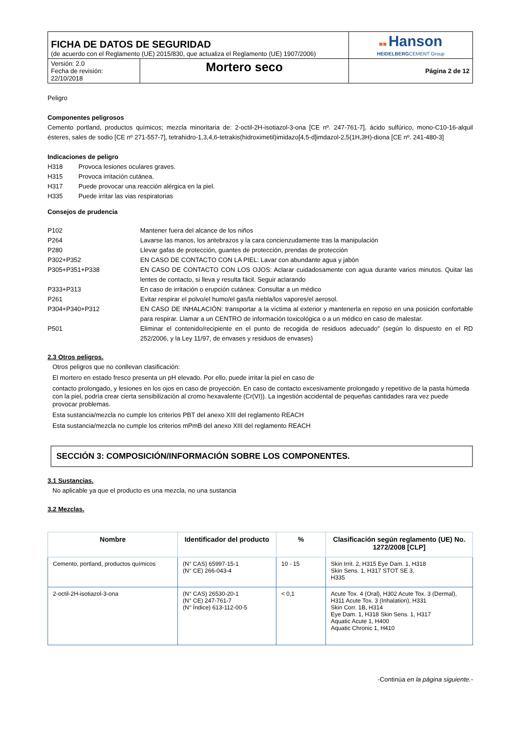| FICHA DE DATOS DE SEGURIDAD (de acuerdo con el Reglamento (UE) 2015/830, que actualiza el Reglamento (UE) 1907/2006) | | ■■ Hanson HEIDELBERG CEMENT Group |
| Versión: 2.0 Fecha de revisión: 22/10/2018 | Mortero seco | Página 2 de 12 |
Peligro
Componentes peligrosos
Cemento portland, productos químicos; mezcla minoritaria de: 2-octil-2H-isotiazol-3-ona [CE nº. 247-761-7], ácido sulfúrico, mono-C10-16-alquil ésteres, sales de sodio [CE nº 271-557-7], tetrahidro-1,3,4,6-tetrakis(hidroximetil)imidazo[4,5-d]imdazol-2,5(1H,3H)-diona [CE nº. 241-480-3]
Indicaciones de peligro
| H318 | Provoca lesiones oculares graves. |
| H315 | Provoca irritación cutánea. |
| H317 | Puede provocar una reacción alérgica en la piel. |
| H335 | Puede irritar las vias respiratorias |
Consejos de prudencia
| P102 | Mantener fuera del alcance de los niños |
| P264 | Lavarse las manos, los antebrazos y la cara concienzudamente tras la manipulación |
| P280 | Llevar gafas de protección, guantes de protección, prendas de protección |
| P302+P352 | EN CASO DE CONTACTO CON LA PIEL: Lavar con abundante agua y jabón |
| P305+P351+P338 | EN CASO DE CONTACTO CON LOS OJOS: Aclarar cuidadosamente con agua durante varios minutos. Quitar las lentes de contacto, si lleva y resulta fácil. Seguir aclarando |
| P333+P313 | En caso de irritación o erupción cutánea: Consultar a un médico |
| P261 | Evitar respirar el polvo/el humo/el gas/la niebla/los vapores/el aerosol. |
| P304+P340+P312 | EN CASO DE INHALACIÓN: transportar a la víctima al exterior y mantenerla en reposo en una posición confortable para respirar. Llamar a un CENTRO de información toxicológica o a un médico en caso de malestar. |
| P501 | Eliminar el contenido/recipiente en el punto de recogida de residuos adecuado" (según lo dispuesto en el RD 252/2006, y la Ley 11/97, de envases y residuos de envases) |
2.3 Otros peligros.
Otros peligros que no conllevan clasificación:
El mortero en estado fresco presenta un pH elevado. Por ello, puede irritar la piel en caso de
contacto prolongado, y lesiones en los ojos en caso de proyección. En caso de contacto excesivamente prolongado y repetitivo de la pasta húmeda con la piel, podría crear cierta sensibilización al cromo hexavalente (Cr(VI)). La ingestión accidental de pequeñas cantidades rara vez puede provocar problemas.
Esta sustancia/mezcla no cumple los criterios PBT del anexo XIII del reglamento REACH
Esta sustancia/mezcla no cumple los criterios mPmB del anexo XIII del reglamento REACH
SECCIÓN 3: COMPOSICIÓN/INFORMACIÓN SOBRE LOS COMPONENTES.
3.1 Sustancias.
No aplicable ya que el producto es una mezcla, no una sustancia
3.2 Mezclas.
| Nombre | Identificador del producto | % | Clasificación según reglamento (UE) No. 1272/2008 [CLP] |
| --- | --- | --- | --- |
| Cemento, portland, productos químicos | (N° CAS) 65997-15-1 (N° CE) 266-043-4 | 10 - 15 | Skin Irrit. 2, H315 Eye Dam. 1, H318 Skin Sens. 1, H317 STOT SE 3, H335 |
| 2-octil-2H-isotiazol-3-ona | (N° CAS) 26530-20-1 (N° CE) 247-761-7 (N° Índice) 613-112-00-5 | < 0,1 | Acute Tox. 4 (Oral), H302 Acute Tox. 3 (Dermal), H311 Acute Tox. 3 (Inhalation), H331 Skin Corr. 1B, H314 Eye Dam. 1, H318 Skin Sens. 1, H317 Aquatic Acute 1, H400 Aquatic Chronic 1, H410 |
-Continúa en la página siguiente.-